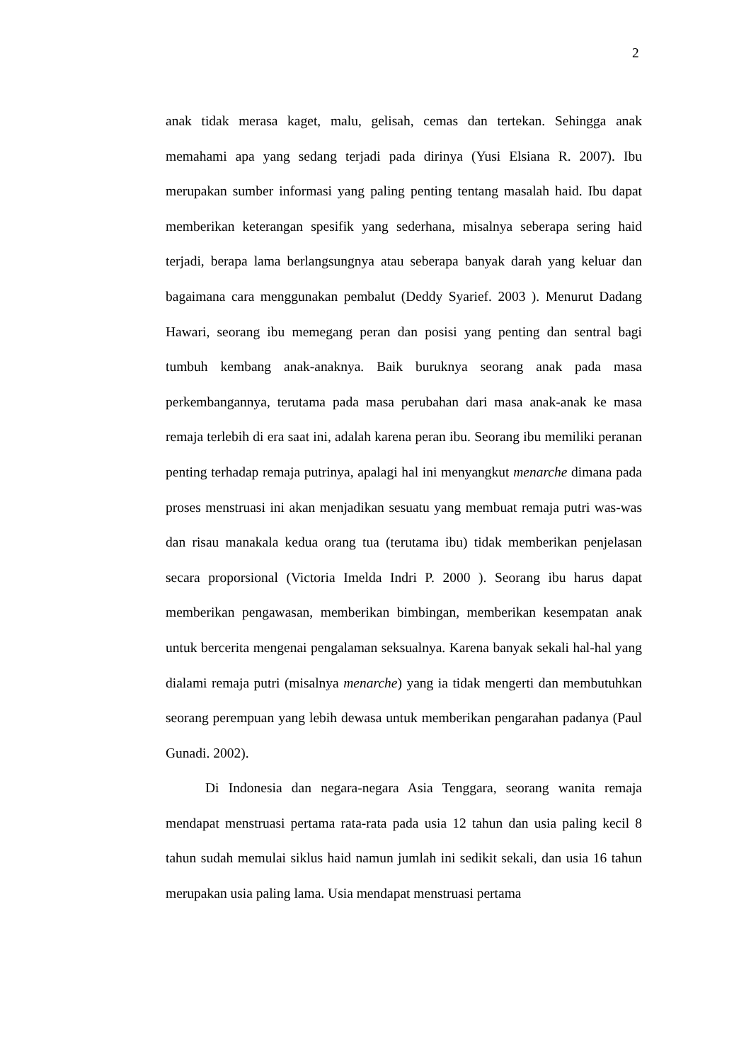2
anak tidak merasa kaget, malu, gelisah, cemas dan tertekan. Sehingga anak memahami apa yang sedang terjadi pada dirinya (Yusi Elsiana R. 2007). Ibu merupakan sumber informasi yang paling penting tentang masalah haid. Ibu dapat memberikan keterangan spesifik yang sederhana, misalnya seberapa sering haid terjadi, berapa lama berlangsungnya atau seberapa banyak darah yang keluar dan bagaimana cara menggunakan pembalut (Deddy Syarief. 2003 ). Menurut Dadang Hawari, seorang ibu memegang peran dan posisi yang penting dan sentral bagi tumbuh kembang anak-anaknya. Baik buruknya seorang anak pada masa perkembangannya, terutama pada masa perubahan dari masa anak-anak ke masa remaja terlebih di era saat ini, adalah karena peran ibu. Seorang ibu memiliki peranan penting terhadap remaja putrinya, apalagi hal ini menyangkut menarche dimana pada proses menstruasi ini akan menjadikan sesuatu yang membuat remaja putri was-was dan risau manakala kedua orang tua (terutama ibu) tidak memberikan penjelasan secara proporsional (Victoria Imelda Indri P. 2000 ). Seorang ibu harus dapat memberikan pengawasan, memberikan bimbingan, memberikan kesempatan anak untuk bercerita mengenai pengalaman seksualnya. Karena banyak sekali hal-hal yang dialami remaja putri (misalnya menarche) yang ia tidak mengerti dan membutuhkan seorang perempuan yang lebih dewasa untuk memberikan pengarahan padanya (Paul Gunadi. 2002).
Di Indonesia dan negara-negara Asia Tenggara, seorang wanita remaja mendapat menstruasi pertama rata-rata pada usia 12 tahun dan usia paling kecil 8 tahun sudah memulai siklus haid namun jumlah ini sedikit sekali, dan usia 16 tahun merupakan usia paling lama. Usia mendapat menstruasi pertama